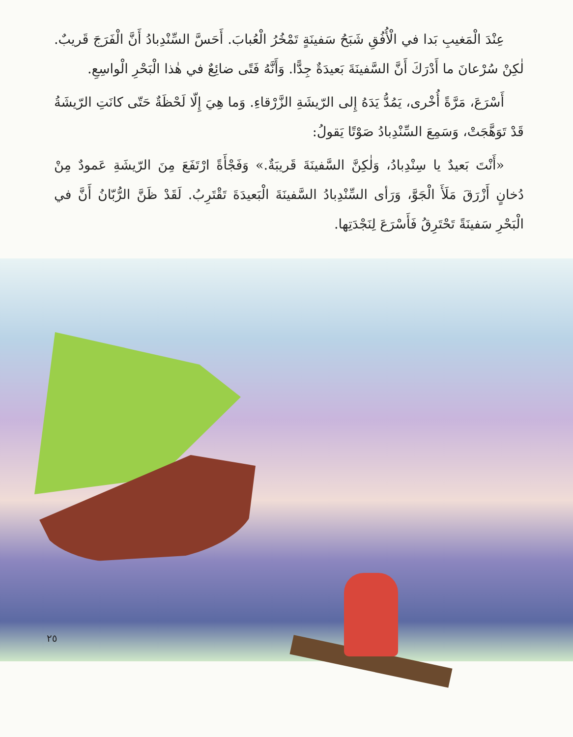عِنْدَ الْمَغيبِ بَدا في الْأُفُقِ شَبَحُ سَفينَةٍ تَمْخُرُ الْعُبابَ. أَحَسَّ السِّنْدِبادُ أَنَّ الْفَرَجَ قَريبٌ. لٰكِنْ سُرْعانَ ما أَدْرَكَ أَنَّ السَّفينَةَ بَعيدَةٌ جِدًّا. وَأَنَّهُ فَتًى ضائِعٌ في هٰذا الْبَحْرِ الْواسِعِ.
أَسْرَعَ، مَرَّةً أُخْرى، يَمُدُّ يَدَهُ إِلى الرّيشَةِ الزَّرْقاءِ. وَما هِيَ إِلّا لَحْظَةٌ حَتّى كانَتِ الرّيشَةُ قَدْ تَوَهَّجَتْ، وَسَمِعَ السِّنْدِبادُ صَوْتًا يَقولُ:
«أَنْتَ بَعيدٌ يا سِنْدِبادُ، وَلٰكِنَّ السَّفينَةَ قَريبَةٌ.» وَفَجْأَةً ارْتَفَعَ مِنَ الرّيشَةِ عَمودٌ مِنْ دُخانٍ أَزْرَقَ مَلَأَ الْجَوَّ، وَرَأى السِّنْدِبادُ السَّفينَةَ الْبَعيدَةَ تَقْتَرِبُ. لَقَدْ ظَنَّ الرُّبّانُ أَنَّ في الْبَحْرِ سَفينَةً تَحْتَرِقُ فَأَسْرَعَ لِنَجْدَتِها.
٢٥